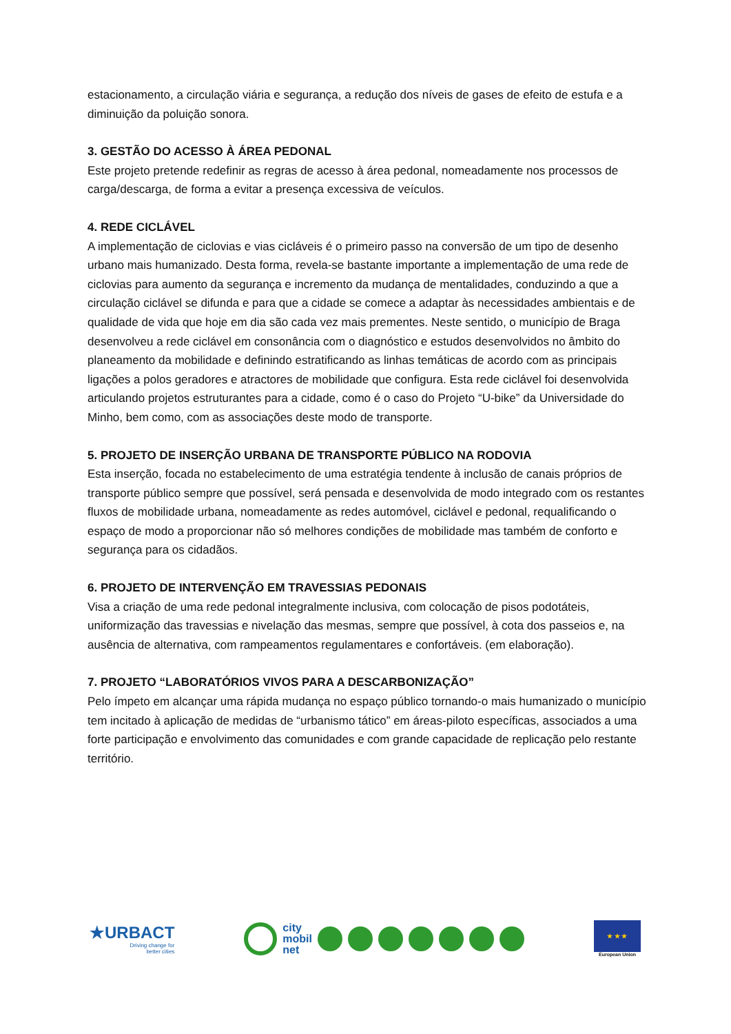estacionamento, a circulação viária e segurança, a redução dos níveis de gases de efeito de estufa e a diminuição da poluição sonora.
3. GESTÃO DO ACESSO À ÁREA PEDONAL
Este projeto pretende redefinir as regras de acesso à área pedonal, nomeadamente nos processos de carga/descarga, de forma a evitar a presença excessiva de veículos.
4. REDE CICLÁVEL
A implementação de ciclovias e vias cicláveis é o primeiro passo na conversão de um tipo de desenho urbano mais humanizado. Desta forma, revela-se bastante importante a implementação de uma rede de ciclovias para aumento da segurança e incremento da mudança de mentalidades, conduzindo a que a circulação ciclável se difunda e para que a cidade se comece a adaptar às necessidades ambientais e de qualidade de vida que hoje em dia são cada vez mais prementes. Neste sentido, o município de Braga desenvolveu a rede ciclável em consonância com o diagnóstico e estudos desenvolvidos no âmbito do planeamento da mobilidade e definindo estratificando as linhas temáticas de acordo com as principais ligações a polos geradores e atractores de mobilidade que configura. Esta rede ciclável foi desenvolvida articulando projetos estruturantes para a cidade, como é o caso do Projeto “U-bike” da Universidade do Minho, bem como, com as associações deste modo de transporte.
5. PROJETO DE INSERÇÃO URBANA DE TRANSPORTE PÚBLICO NA RODOVIA
Esta inserção, focada no estabelecimento de uma estratégia tendente à inclusão de canais próprios de transporte público sempre que possível, será pensada e desenvolvida de modo integrado com os restantes fluxos de mobilidade urbana, nomeadamente as redes automóvel, ciclável e pedonal, requalificando o espaço de modo a proporcionar não só melhores condições de mobilidade mas também de conforto e segurança para os cidadãos.
6. PROJETO DE INTERVENÇÃO EM TRAVESSIAS PEDONAIS
Visa a criação de uma rede pedonal integralmente inclusiva, com colocação de pisos podotáteis, uniformização das travessias e nivelação das mesmas, sempre que possível, à cota dos passeios e, na ausência de alternativa, com rampeamentos regulamentares e confortáveis. (em elaboração).
7. PROJETO “LABORATÓRIOS VIVOS PARA A DESCARBONIZAÇÃO”
Pelo ímpeto em alcançar uma rápida mudança no espaço público tornando-o mais humanizado o município tem incitado à aplicação de medidas de “urbanismo tático” em áreas-piloto específicas, associados a uma forte participação e envolvimento das comunidades e com grande capacidade de replicação pelo restante território.
★URBACT
Driving change for
better cities
city
mobil
net
★ ★ ★
European Union